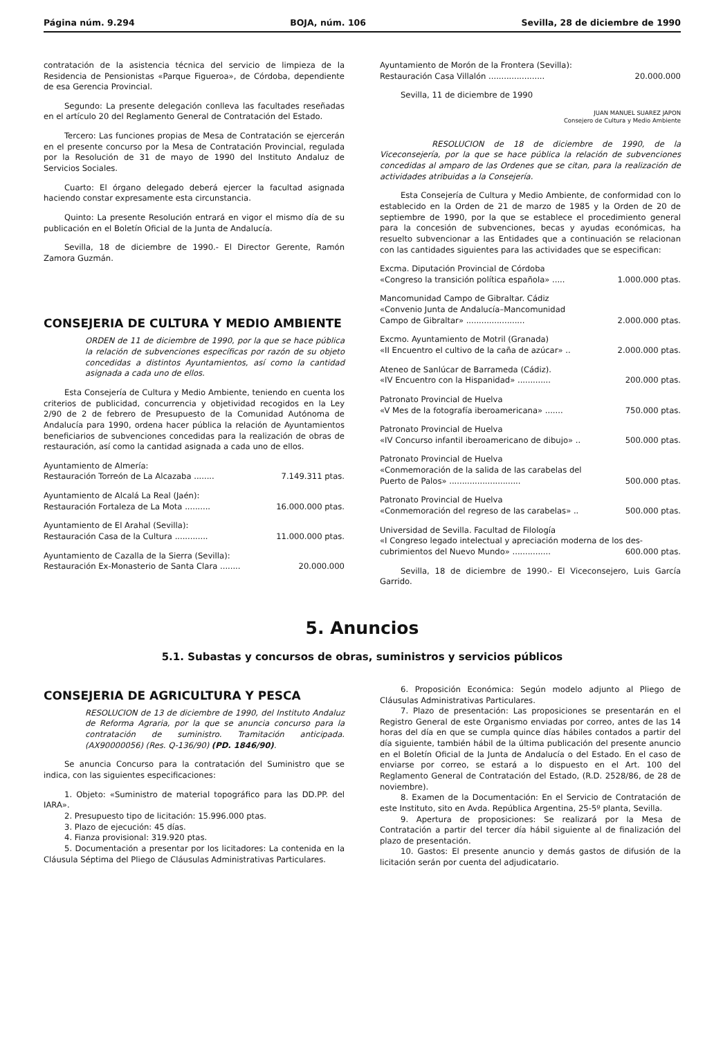Página núm. 9.294 BOJA, núm. 106 Sevilla, 28 de diciembre de 1990
contratación de la asistencia técnica del servicio de limpieza de la Residencia de Pensionistas «Parque Figueroa», de Córdoba, dependiente de esa Gerencia Provincial.
Segundo: La presente delegación conlleva las facultades reseñadas en el artículo 20 del Reglamento General de Contratación del Estado.
Tercero: Las funciones propias de Mesa de Contratación se ejercerán en el presente concurso por la Mesa de Contratación Provincial, regulada por la Resolución de 31 de mayo de 1990 del Instituto Andaluz de Servicios Sociales.
Cuarto: El órgano delegado deberá ejercer la facultad asignada haciendo constar expresamente esta circunstancia.
Quinto: La presente Resolución entrará en vigor el mismo día de su publicación en el Boletín Oficial de la Junta de Andalucía.
Sevilla, 18 de diciembre de 1990.- El Director Gerente, Ramón Zamora Guzmán.
CONSEJERIA DE CULTURA Y MEDIO AMBIENTE
ORDEN de 11 de diciembre de 1990, por la que se hace pública la relación de subvenciones específicas por razón de su objeto concedidas a distintos Ayuntamientos, así como la cantidad asignada a cada uno de ellos.
Esta Consejería de Cultura y Medio Ambiente, teniendo en cuenta los criterios de publicidad, concurrencia y objetividad recogidos en la Ley 2/90 de 2 de febrero de Presupuesto de la Comunidad Autónoma de Andalucía para 1990, ordena hacer pública la relación de Ayuntamientos beneficiarios de subvenciones concedidas para la realización de obras de restauración, así como la cantidad asignada a cada uno de ellos.
Ayuntamiento de Almería:
Restauración Torreón de La Alcazaba ........ 7.149.311 ptas.
Ayuntamiento de Alcalá La Real (Jaén):
Restauración Fortaleza de La Mota .......... 16.000.000 ptas.
Ayuntamiento de El Arahal (Sevilla):
Restauración Casa de la Cultura ............. 11.000.000 ptas.
Ayuntamiento de Cazalla de la Sierra (Sevilla):
Restauración Ex-Monasterio de Santa Clara ........ 20.000.000
Ayuntamiento de Morón de la Frontera (Sevilla):
Restauración Casa Villalón ...................... 20.000.000
Sevilla, 11 de diciembre de 1990
JUAN MANUEL SUAREZ JAPON
Consejero de Cultura y Medio Ambiente
RESOLUCION de 18 de diciembre de 1990, de la Viceconsejería, por la que se hace pública la relación de subvenciones concedidas al amparo de las Ordenes que se citan, para la realización de actividades atribuidas a la Consejería.
Esta Consejería de Cultura y Medio Ambiente, de conformidad con lo establecido en la Orden de 21 de marzo de 1985 y la Orden de 20 de septiembre de 1990, por la que se establece el procedimiento general para la concesión de subvenciones, becas y ayudas económicas, ha resuelto subvencionar a las Entidades que a continuación se relacionan con las cantidades siguientes para las actividades que se especifican:
Excma. Diputación Provincial de Córdoba
«Congreso la transición política española» ..... 1.000.000 ptas.
Mancomunidad Campo de Gibraltar. Cádiz
«Convenio Junta de Andalucía–Mancomunidad
Campo de Gibraltar» ....................... 2.000.000 ptas.
Excmo. Ayuntamiento de Motril (Granada)
«II Encuentro el cultivo de la caña de azúcar» .. 2.000.000 ptas.
Ateneo de Sanlúcar de Barrameda (Cádiz).
«IV Encuentro con la Hispanidad» ............. 200.000 ptas.
Patronato Provincial de Huelva
«V Mes de la fotografía iberoamericana» ....... 750.000 ptas.
Patronato Provincial de Huelva
«IV Concurso infantil iberoamericano de dibujo» .. 500.000 ptas.
Patronato Provincial de Huelva
«Conmemoración de la salida de las carabelas del
Puerto de Palos» ............................ 500.000 ptas.
Patronato Provincial de Huelva
«Conmemoración del regreso de las carabelas» .. 500.000 ptas.
Universidad de Sevilla. Facultad de Filología
«I Congreso legado intelectual y apreciación moderna de los des-
cubrimientos del Nuevo Mundo» ............... 600.000 ptas.
Sevilla, 18 de diciembre de 1990.- El Viceconsejero, Luis García Garrido.
5. Anuncios
5.1. Subastas y concursos de obras, suministros y servicios públicos
CONSEJERIA DE AGRICULTURA Y PESCA
RESOLUCION de 13 de diciembre de 1990, del Instituto Andaluz de Reforma Agraria, por la que se anuncia concurso para la contratación de suministro. Tramitación anticipada. (AX90000056) (Res. Q-136/90) (PD. 1846/90).
Se anuncia Concurso para la contratación del Suministro que se indica, con las siguientes especificaciones:
1. Objeto: «Suministro de material topográfico para las DD.PP. del IARA».
2. Presupuesto tipo de licitación: 15.996.000 ptas.
3. Plazo de ejecución: 45 días.
4. Fianza provisional: 319.920 ptas.
5. Documentación a presentar por los licitadores: La contenida en la Cláusula Séptima del Pliego de Cláusulas Administrativas Particulares.
6. Proposición Económica: Según modelo adjunto al Pliego de Cláusulas Administrativas Particulares.
7. Plazo de presentación: Las proposiciones se presentarán en el Registro General de este Organismo enviadas por correo, antes de las 14 horas del día en que se cumpla quince días hábiles contados a partir del día siguiente, también hábil de la última publicación del presente anuncio en el Boletín Oficial de la Junta de Andalucía o del Estado. En el caso de enviarse por correo, se estará a lo dispuesto en el Art. 100 del Reglamento General de Contratación del Estado, (R.D. 2528/86, de 28 de noviembre).
8. Examen de la Documentación: En el Servicio de Contratación de este Instituto, sito en Avda. República Argentina, 25-5º planta, Sevilla.
9. Apertura de proposiciones: Se realizará por la Mesa de Contratación a partir del tercer día hábil siguiente al de finalización del plazo de presentación.
10. Gastos: El presente anuncio y demás gastos de difusión de la licitación serán por cuenta del adjudicatario.